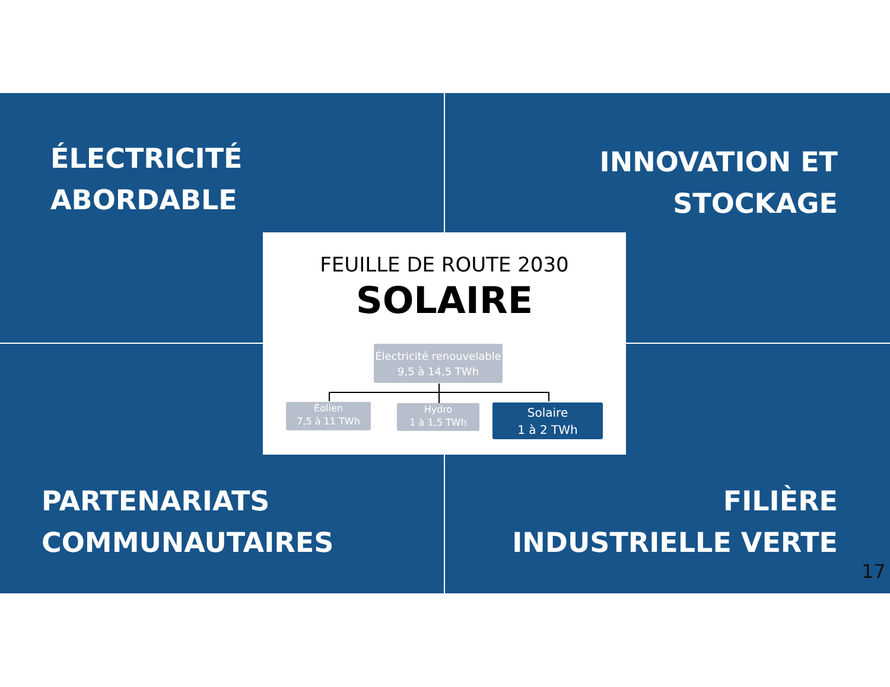ÉLECTRICITÉ
ABORDABLE
INNOVATION ET
STOCKAGE
FEUILLE DE ROUTE 2030
SOLAIRE
Électricité renouvelable
9,5 à 14,5 TWh
Éolien
7,5 à 11 TWh
Hydro
1 à 1,5 TWh
Solaire
1 à 2 TWh
PARTENARIATS
COMMUNAUTAIRES
FILIÈRE
INDUSTRIELLE VERTE
17